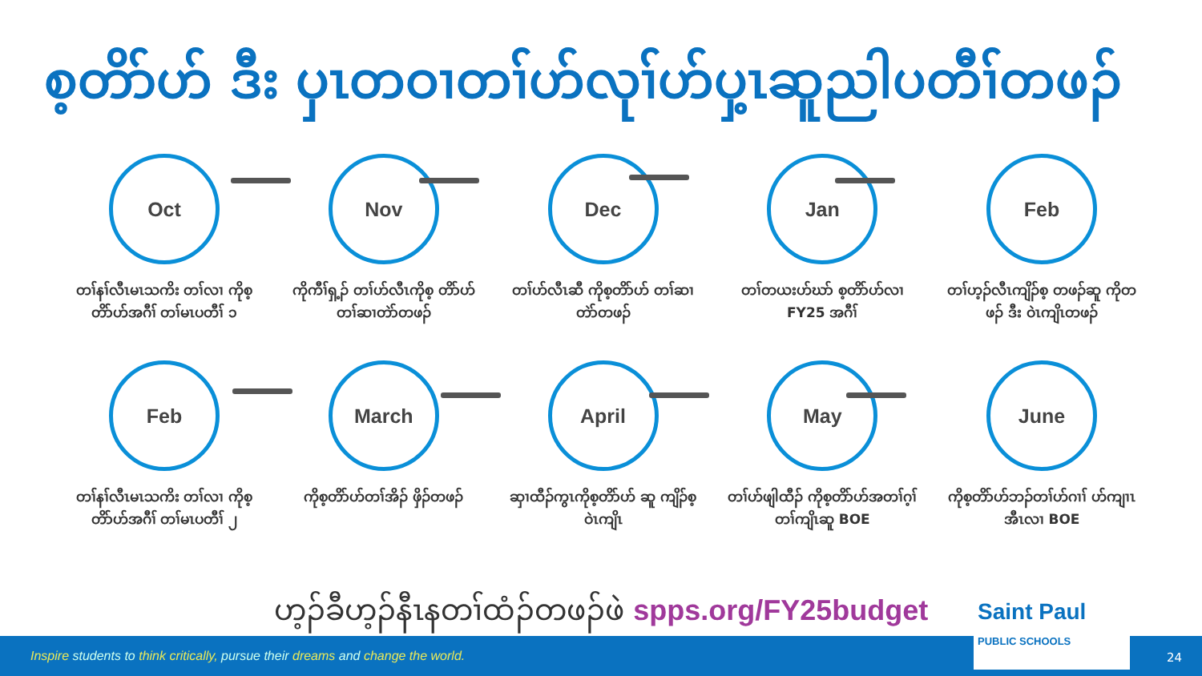စ့တိာ်ဟ် ဒီး ပှၤတဝၢတၢ်ဟ်လုၢ်ဟ်ပှ့ၤဆူညါပတီၢ်တဖၣ်
Oct
တၢ်နၢ်လီၤမၤသကိး တၢ်လၢ ကိုစ့တိာ်ဟ်အဂီၢ် တၢ်မၤပတီၢ် ၁
Nov
ကိုကီၢ်ရှ့ၣ် တၢ်ဟ်လီၤကိုစ့ တိာ်ဟ်တၢ်ဆၢတဲာ်တဖၣ်
Dec
တၢ်ဟ်လီၤဆီ ကိုစ့တိာ်ဟ် တၢ်ဆၢတဲာ်တဖၣ်
Jan
တၢ်တယးဟ်ဃာ် စ့တိာ်ဟ်လၢ FY25 အဂီၢ်
Feb
တၢ်ဟ့ၣ်လီၤကျိၣ်စ့ တဖၣ်ဆူ ကိုတဖၣ် ဒီး ဝဲၤကျိၤတဖၣ်
Feb
တၢ်နၢ်လီၤမၤသကိး တၢ်လၢ ကိုစ့တိာ်ဟ်အဂီၢ် တၢ်မၤပတီၢ် ၂
March
ကိုစ့တိာ်ဟ်တၢ်အိၣ် ဖှိၣ်တဖၣ်
April
ဆှၢထီၣ်ကွၤကိုစ့တိာ်ဟ် ဆူ ကျိၣ်စ့ဝဲၤကျိၤ
May
တၢ်ဟ်ဖျါထီၣ် ကိုစ့တိာ်ဟ်အတၢ်ဂ့ၢ် တၢ်ကျိၤဆူ BOE
June
ကိုစ့တိာ်ဟ်ဘၣ်တၢ်ဟ်ဂၢၢ် ဟ်ကျၢၤအီၤလၢ BOE
ဟ့ၣ်ခီဟ့ၣ်နီၤနတၢ်ထံၣ်တဖၣ်ဖဲ spps.org/FY25budget
Inspire students to think critically, pursue their dreams and change the world.
Saint Paul
PUBLIC SCHOOLS
24